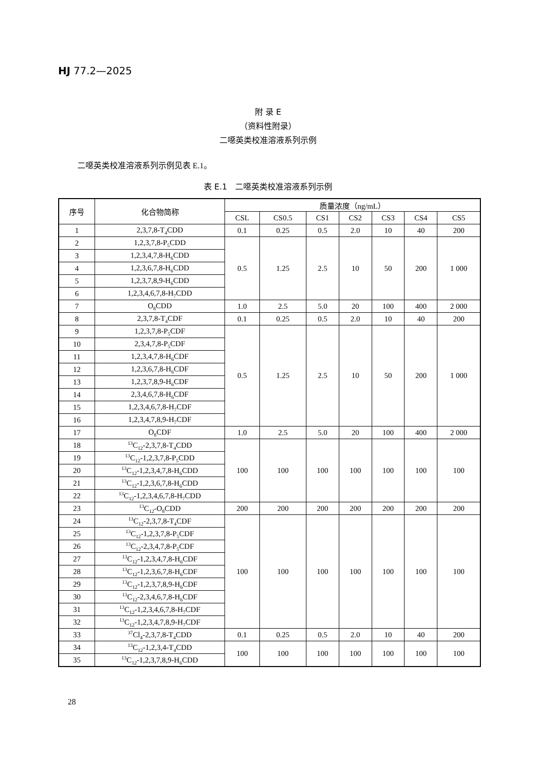HJ 77.2—2025
附 录 E
（资料性附录）
二噁英类校准溶液系列示例
二噁英类校准溶液系列示例见表 E.1。
表 E.1　二噁英类校准溶液系列示例
| 序号 | 化合物简称 | 质量浓度（ng/mL） | | | | | | |
| --- | --- | --- | --- | --- | --- | --- | --- | --- |
| | | CSL | CS0.5 | CS1 | CS2 | CS3 | CS4 | CS5 |
| 1 | 2,3,7,8-T<sub>4</sub>CDD | 0.1 | 0.25 | 0.5 | 2.0 | 10 | 40 | 200 |
| 2 | 1,2,3,7,8-P<sub>5</sub>CDD | 0.5 | 1.25 | 2.5 | 10 | 50 | 200 | 1 000 |
| 3 | 1,2,3,4,7,8-H<sub>6</sub>CDD | | | | | | | |
| 4 | 1,2,3,6,7,8-H<sub>6</sub>CDD | | | | | | | |
| 5 | 1,2,3,7,8,9-H<sub>6</sub>CDD | | | | | | | |
| 6 | 1,2,3,4,6,7,8-H<sub>7</sub>CDD | | | | | | | |
| 7 | O<sub>8</sub>CDD | 1.0 | 2.5 | 5.0 | 20 | 100 | 400 | 2 000 |
| 8 | 2,3,7,8-T<sub>4</sub>CDF | 0.1 | 0.25 | 0.5 | 2.0 | 10 | 40 | 200 |
| 9 | 1,2,3,7,8-P<sub>5</sub>CDF | 0.5 | 1.25 | 2.5 | 10 | 50 | 200 | 1 000 |
| 10 | 2,3,4,7,8-P<sub>5</sub>CDF | | | | | | | |
| 11 | 1,2,3,4,7,8-H<sub>6</sub>CDF | | | | | | | |
| 12 | 1,2,3,6,7,8-H<sub>6</sub>CDF | | | | | | | |
| 13 | 1,2,3,7,8,9-H<sub>6</sub>CDF | | | | | | | |
| 14 | 2,3,4,6,7,8-H<sub>6</sub>CDF | | | | | | | |
| 15 | 1,2,3,4,6,7,8-H<sub>7</sub>CDF | | | | | | | |
| 16 | 1,2,3,4,7,8,9-H<sub>7</sub>CDF | | | | | | | |
| 17 | O<sub>8</sub>CDF | 1.0 | 2.5 | 5.0 | 20 | 100 | 400 | 2 000 |
| 18 | <sup>13</sup>C<sub>12</sub>-2,3,7,8-T<sub>4</sub>CDD | 100 | 100 | 100 | 100 | 100 | 100 | 100 |
| 19 | <sup>13</sup>C<sub>12</sub>-1,2,3,7,8-P<sub>5</sub>CDD | | | | | | | |
| 20 | <sup>13</sup>C<sub>12</sub>-1,2,3,4,7,8-H<sub>6</sub>CDD | | | | | | | |
| 21 | <sup>13</sup>C<sub>12</sub>-1,2,3,6,7,8-H<sub>6</sub>CDD | | | | | | | |
| 22 | <sup>13</sup>C<sub>12</sub>-1,2,3,4,6,7,8-H<sub>7</sub>CDD | | | | | | | |
| 23 | <sup>13</sup>C<sub>12</sub>-O<sub>8</sub>CDD | 200 | 200 | 200 | 200 | 200 | 200 | 200 |
| 24 | <sup>13</sup>C<sub>12</sub>-2,3,7,8-T<sub>4</sub>CDF | 100 | 100 | 100 | 100 | 100 | 100 | 100 |
| 25 | <sup>13</sup>C<sub>12</sub>-1,2,3,7,8-P<sub>5</sub>CDF | | | | | | | |
| 26 | <sup>13</sup>C<sub>12</sub>-2,3,4,7,8-P<sub>5</sub>CDF | | | | | | | |
| 27 | <sup>13</sup>C<sub>12</sub>-1,2,3,4,7,8-H<sub>6</sub>CDF | | | | | | | |
| 28 | <sup>13</sup>C<sub>12</sub>-1,2,3,6,7,8-H<sub>6</sub>CDF | | | | | | | |
| 29 | <sup>13</sup>C<sub>12</sub>-1,2,3,7,8,9-H<sub>6</sub>CDF | | | | | | | |
| 30 | <sup>13</sup>C<sub>12</sub>-2,3,4,6,7,8-H<sub>6</sub>CDF | | | | | | | |
| 31 | <sup>13</sup>C<sub>12</sub>-1,2,3,4,6,7,8-H<sub>7</sub>CDF | | | | | | | |
| 32 | <sup>13</sup>C<sub>12</sub>-1,2,3,4,7,8,9-H<sub>7</sub>CDF | | | | | | | |
| 33 | <sup>37</sup>Cl<sub>4</sub>-2,3,7,8-T<sub>4</sub>CDD | 0.1 | 0.25 | 0.5 | 2.0 | 10 | 40 | 200 |
| 34 | <sup>13</sup>C<sub>12</sub>-1,2,3,4-T<sub>4</sub>CDD | 100 | 100 | 100 | 100 | 100 | 100 | 100 |
| 35 | <sup>13</sup>C<sub>12</sub>-1,2,3,7,8,9-H<sub>6</sub>CDD | | | | | | | |
28